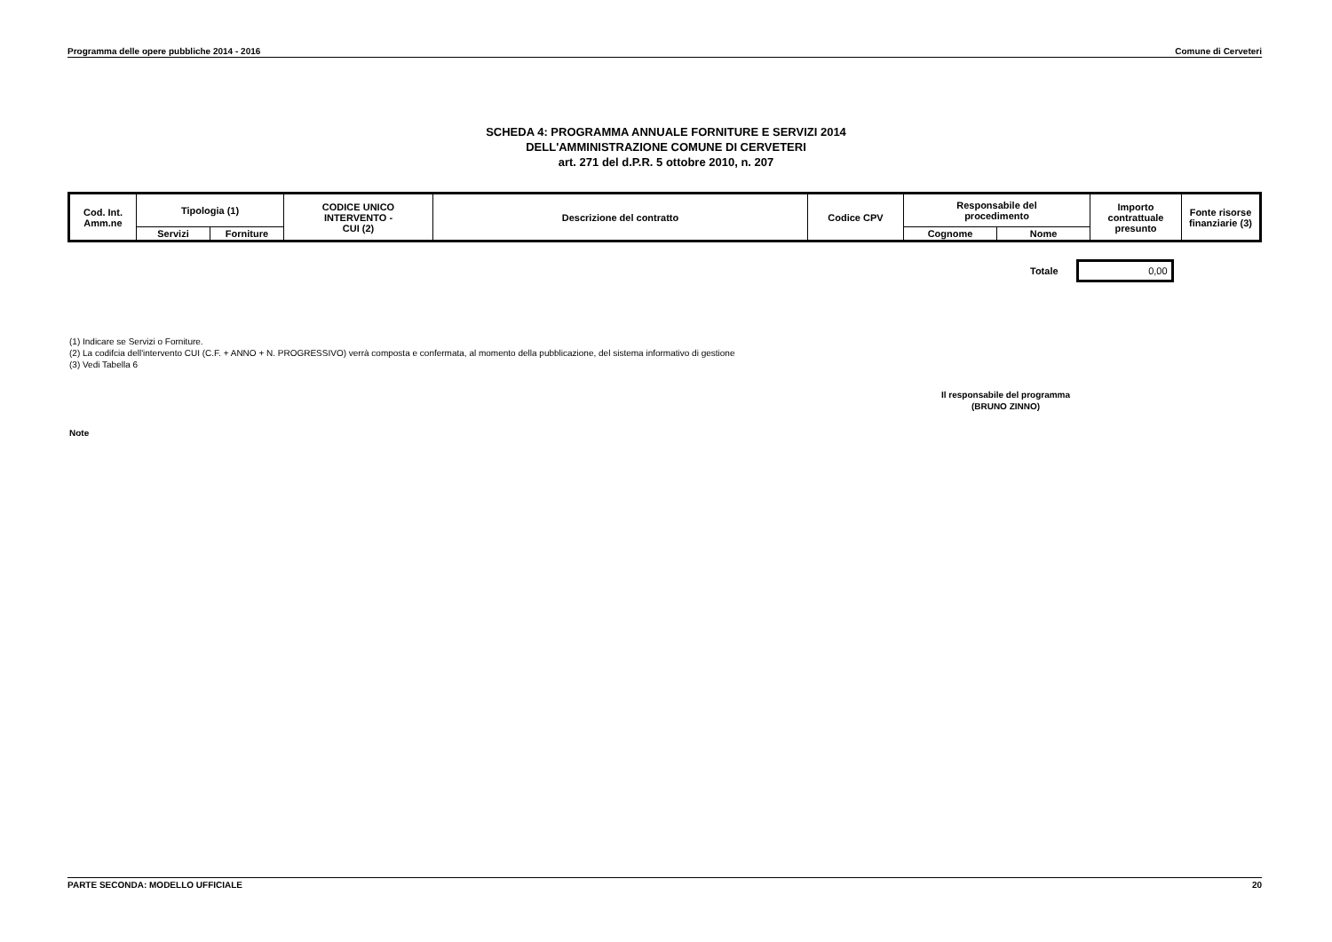Programma delle opere pubbliche 2014 - 2016 Comune di Cerveteri
SCHEDA 4: PROGRAMMA ANNUALE FORNITURE E SERVIZI 2014
DELL'AMMINISTRAZIONE COMUNE DI CERVETERI
art. 271 del d.P.R. 5 ottobre 2010, n. 207
| Cod. Int. Amm.ne | Tipologia (1) | | CODICE UNICO INTERVENTO - CUI (2) | Descrizione del contratto | Codice CPV | Responsabile del procedimento | | Importo contrattuale presunto | Fonte risorse finanziarie (3) |
| | Servizi | Forniture | | | | Cognome | Nome | | |
Totale
0,00
(1) Indicare se Servizi o Forniture.
(2) La codifcia dell'intervento CUI (C.F. + ANNO + N. PROGRESSIVO) verrà composta e confermata, al momento della pubblicazione, del sistema informativo di gestione
(3) Vedi Tabella 6
Il responsabile del programma
(BRUNO ZINNO)
Note
PARTE SECONDA: MODELLO UFFICIALE 20